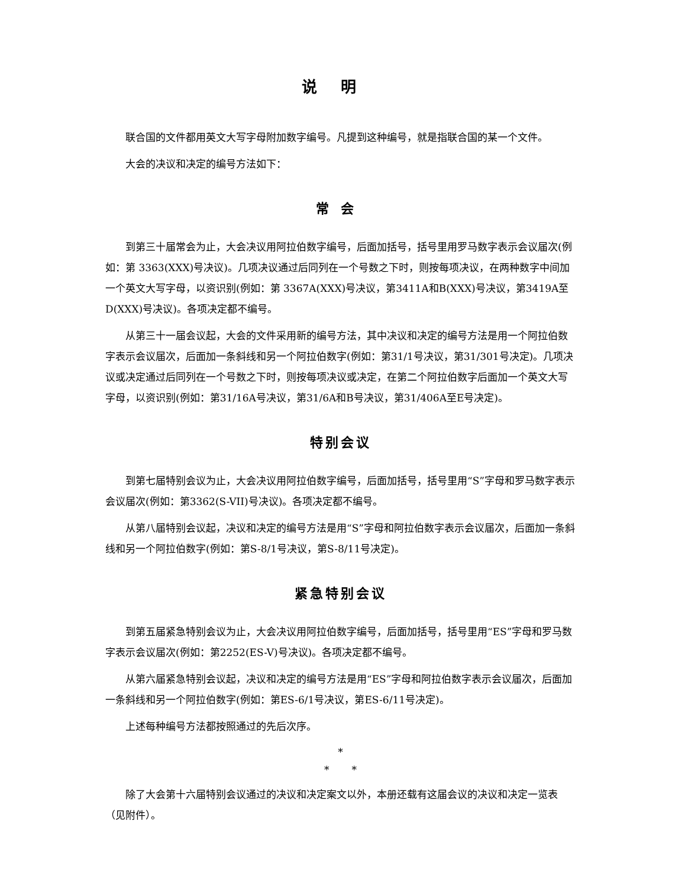说明
联合国的文件都用英文大写字母附加数字编号。凡提到这种编号，就是指联合国的某一个文件。
大会的决议和决定的编号方法如下：
常会
到第三十届常会为止，大会决议用阿拉伯数字编号，后面加括号，括号里用罗马数字表示会议届次(例如：第 3363(XXX)号决议)。几项决议通过后同列在一个号数之下时，则按每项决议，在两种数字中间加一个英文大写字母，以资识别(例如：第 3367A(XXX)号决议，第3411A和B(XXX)号决议，第3419A至D(XXX)号决议)。各项决定都不编号。
从第三十一届会议起，大会的文件采用新的编号方法，其中决议和决定的编号方法是用一个阿拉伯数字表示会议届次，后面加一条斜线和另一个阿拉伯数字(例如：第31/1号决议，第31/301号决定)。几项决议或决定通过后同列在一个号数之下时，则按每项决议或决定，在第二个阿拉伯数字后面加一个英文大写字母，以资识别(例如：第31/16A号决议，第31/6A和B号决议，第31/406A至E号决定)。
特别会议
到第七届特别会议为止，大会决议用阿拉伯数字编号，后面加括号，括号里用“S”字母和罗马数字表示会议届次(例如：第3362(S-VII)号决议)。各项决定都不编号。
从第八届特别会议起，决议和决定的编号方法是用“S”字母和阿拉伯数字表示会议届次，后面加一条斜线和另一个阿拉伯数字(例如：第S-8/1号决议，第S-8/11号决定)。
紧急特别会议
到第五届紧急特别会议为止，大会决议用阿拉伯数字编号，后面加括号，括号里用“ES”字母和罗马数字表示会议届次(例如：第2252(ES-V)号决议)。各项决定都不编号。
从第六届紧急特别会议起，决议和决定的编号方法是用“ES”字母和阿拉伯数字表示会议届次，后面加一条斜线和另一个阿拉伯数字(例如：第ES-6/1号决议，第ES-6/11号决定)。
上述每种编号方法都按照通过的先后次序。
*
* *
除了大会第十六届特别会议通过的决议和决定案文以外，本册还载有这届会议的决议和决定一览表（见附件）。